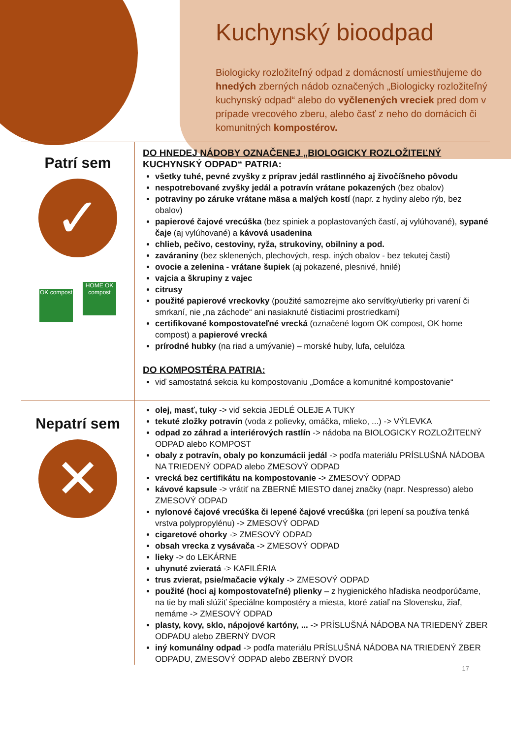Kuchynský bioodpad
Biologicky rozložiteľný odpad z domácností umiestňujeme do hnedých zberných nádob označených „Biologicky rozložiteľný kuchynský odpad“ alebo do vyčlenených vreciek pred dom v prípade vrecového zberu, alebo časť z neho do domácich či komunitných kompostérov.
Patrí sem
✓
OK compost HOME OK compost
DO HNEDEJ NÁDOBY OZNAČENEJ „BIOLOGICKY ROZLOŽITEĽNÝ KUCHYNSKÝ ODPAD“ PATRIA:
všetky tuhé, pevné zvyšky z príprav jedál rastlinného aj živočíšneho pôvodu
nespotrebované zvyšky jedál a potravín vrátane pokazených (bez obalov)
potraviny po záruke vrátane mäsa a malých kostí (napr. z hydiny alebo rýb, bez obalov)
papierové čajové vrecúška (bez spiniek a poplastovaných častí, aj vylúhované), sypané čaje (aj vylúhované) a kávová usadenina
chlieb, pečivo, cestoviny, ryža, strukoviny, obilniny a pod.
zaváraniny (bez sklenených, plechových, resp. iných obalov - bez tekutej časti)
ovocie a zelenina - vrátane šupiek (aj pokazené, plesnivé, hnilé)
vajcia a škrupiny z vajec
citrusy
použité papierové vreckovky (použité samozrejme ako servítky/utierky pri varení či smrkaní, nie „na záchode“ ani nasiaknuté čistiacimi prostriedkami)
certifikované kompostovateľné vrecká (označené logom OK compost, OK home compost) a papierové vrecká
prírodné hubky (na riad a umývanie) – morské huby, lufa, celulóza
DO KOMPOSTÉRA PATRIA:
viď samostatná sekcia ku kompostovaniu „Domáce a komunitné kompostovanie“
Nepatrí sem
✕
olej, masť, tuky -> viď sekcia JEDLÉ OLEJE A TUKY
tekuté zložky potravín (voda z polievky, omáčka, mlieko, ...) -> VÝLEVKA
odpad zo záhrad a interiérových rastlín -> nádoba na BIOLOGICKY ROZLOŽITEĽNÝ ODPAD alebo KOMPOST
obaly z potravín, obaly po konzumácii jedál -> podľa materiálu PRÍSLUŠNÁ NÁDOBA NA TRIEDENÝ ODPAD alebo ZMESOVÝ ODPAD
vrecká bez certifikátu na kompostovanie -> ZMESOVÝ ODPAD
kávové kapsule -> vrátiť na ZBERNÉ MIESTO danej značky (napr. Nespresso) alebo ZMESOVÝ ODPAD
nylonové čajové vrecúška či lepené čajové vrecúška (pri lepení sa používa tenká vrstva polypropylénu) -> ZMESOVÝ ODPAD
cigaretové ohorky -> ZMESOVÝ ODPAD
obsah vrecka z vysávača -> ZMESOVÝ ODPAD
lieky -> do LEKÁRNE
uhynuté zvieratá -> KAFILÉRIA
trus zvierat, psie/mačacie výkaly -> ZMESOVÝ ODPAD
použité (hoci aj kompostovateľné) plienky – z hygienického hľadiska neodporúčame, na tie by mali slúžiť špeciálne kompostéry a miesta, ktoré zatiaľ na Slovensku, žiaľ, nemáme -> ZMESOVÝ ODPAD
plasty, kovy, sklo, nápojové kartóny, ... -> PRÍSLUŠNÁ NÁDOBA NA TRIEDENÝ ZBER ODPADU alebo ZBERNÝ DVOR
iný komunálny odpad -> podľa materiálu PRÍSLUŠNÁ NÁDOBA NA TRIEDENÝ ZBER ODPADU, ZMESOVÝ ODPAD alebo ZBERNÝ DVOR
17